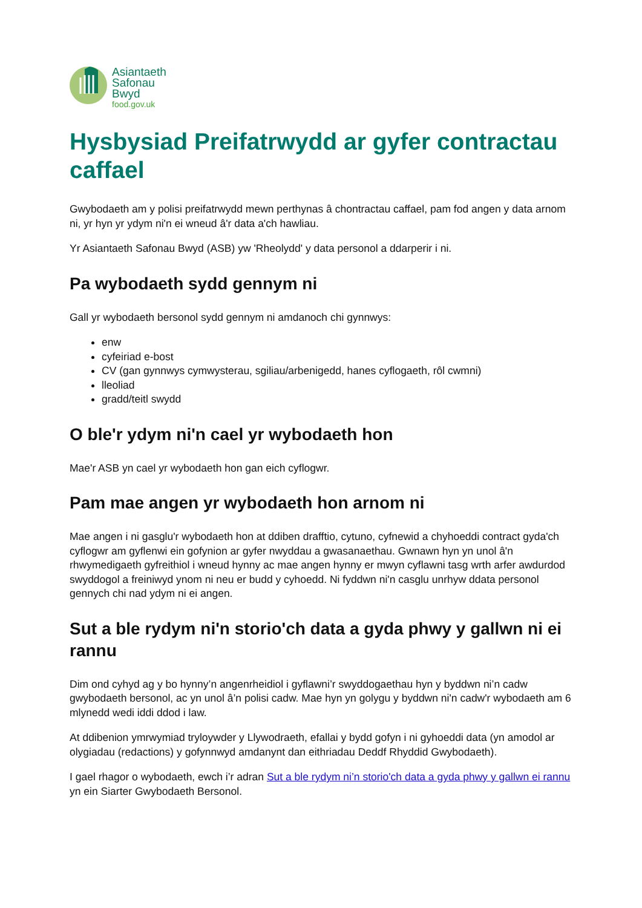Asiantaeth
Safonau
Bwyd
food.gov.uk
Hysbysiad Preifatrwydd ar gyfer contractau caffael
Gwybodaeth am y polisi preifatrwydd mewn perthynas â chontractau caffael, pam fod angen y data arnom ni, yr hyn yr ydym ni'n ei wneud â'r data a'ch hawliau.
Yr Asiantaeth Safonau Bwyd (ASB) yw 'Rheolydd' y data personol a ddarperir i ni.
Pa wybodaeth sydd gennym ni
Gall yr wybodaeth bersonol sydd gennym ni amdanoch chi gynnwys:
enw
cyfeiriad e-bost
CV (gan gynnwys cymwysterau, sgiliau/arbenigedd, hanes cyflogaeth, rôl cwmni)
lleoliad
gradd/teitl swydd
O ble'r ydym ni'n cael yr wybodaeth hon
Mae'r ASB yn cael yr wybodaeth hon gan eich cyflogwr.
Pam mae angen yr wybodaeth hon arnom ni
Mae angen i ni gasglu'r wybodaeth hon at ddiben drafftio, cytuno, cyfnewid a chyhoeddi contract gyda'ch cyflogwr am gyflenwi ein gofynion ar gyfer nwyddau a gwasanaethau. Gwnawn hyn yn unol â'n rhwymedigaeth gyfreithiol i wneud hynny ac mae angen hynny er mwyn cyflawni tasg wrth arfer awdurdod swyddogol a freiniwyd ynom ni neu er budd y cyhoedd. Ni fyddwn ni'n casglu unrhyw ddata personol gennych chi nad ydym ni ei angen.
Sut a ble rydym ni'n storio'ch data a gyda phwy y gallwn ni ei rannu
Dim ond cyhyd ag y bo hynny’n angenrheidiol i gyflawni’r swyddogaethau hyn y byddwn ni’n cadw gwybodaeth bersonol, ac yn unol â’n polisi cadw. Mae hyn yn golygu y byddwn ni'n cadw'r wybodaeth am 6 mlynedd wedi iddi ddod i law.
At ddibenion ymrwymiad tryloywder y Llywodraeth, efallai y bydd gofyn i ni gyhoeddi data (yn amodol ar olygiadau (redactions) y gofynnwyd amdanynt dan eithriadau Deddf Rhyddid Gwybodaeth).
I gael rhagor o wybodaeth, ewch i’r adran Sut a ble rydym ni’n storio'ch data a gyda phwy y gallwn ei rannu yn ein Siarter Gwybodaeth Bersonol.